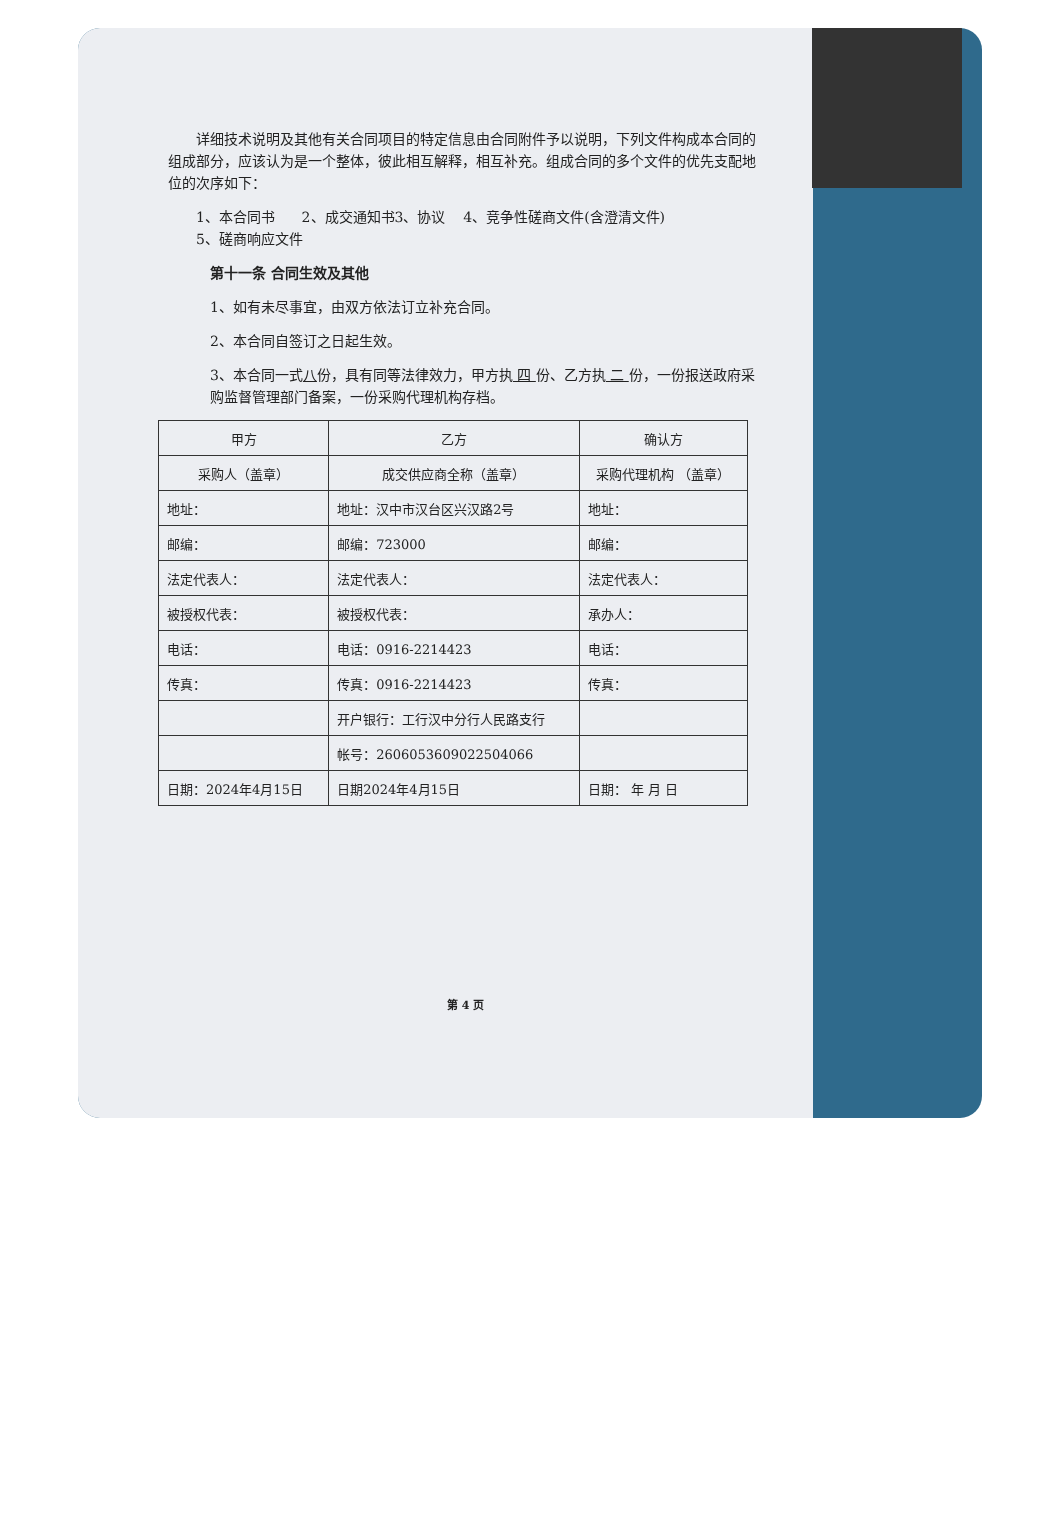详细技术说明及其他有关合同项目的特定信息由合同附件予以说明，下列文件构成本合同的组成部分，应该认为是一个整体，彼此相互解释，相互补充。组成合同的多个文件的优先支配地位的次序如下：
1、本合同书 2、成交通知书3、协议 4、竞争性磋商文件(含澄清文件)
5、磋商响应文件
第十一条 合同生效及其他
1、如有未尽事宜，由双方依法订立补充合同。
2、本合同自签订之日起生效。
3、本合同一式八份，具有同等法律效力，甲方执 四 份、乙方执 二 份，一份报送政府采购监督管理部门备案，一份采购代理机构存档。
| 甲方 | 乙方 | 确认方 |
| 采购人（盖章） | 成交供应商全称（盖章） | 采购代理机构 （盖章） |
| 地址： | 地址：汉中市汉台区兴汉路2号 | 地址： |
| 邮编： | 邮编：723000 | 邮编： |
| 法定代表人： | 法定代表人： | 法定代表人： |
| 被授权代表： | 被授权代表： | 承办人： |
| 电话： | 电话：0916-2214423 | 电话： |
| 传真： | 传真：0916-2214423 | 传真： |
| | 开户银行：工行汉中分行人民路支行 | |
| | 帐号：2606053609022504066 | |
| 日期：2024年4月15日 | 日期2024年4月15日 | 日期： 年 月 日 |
第 4 页